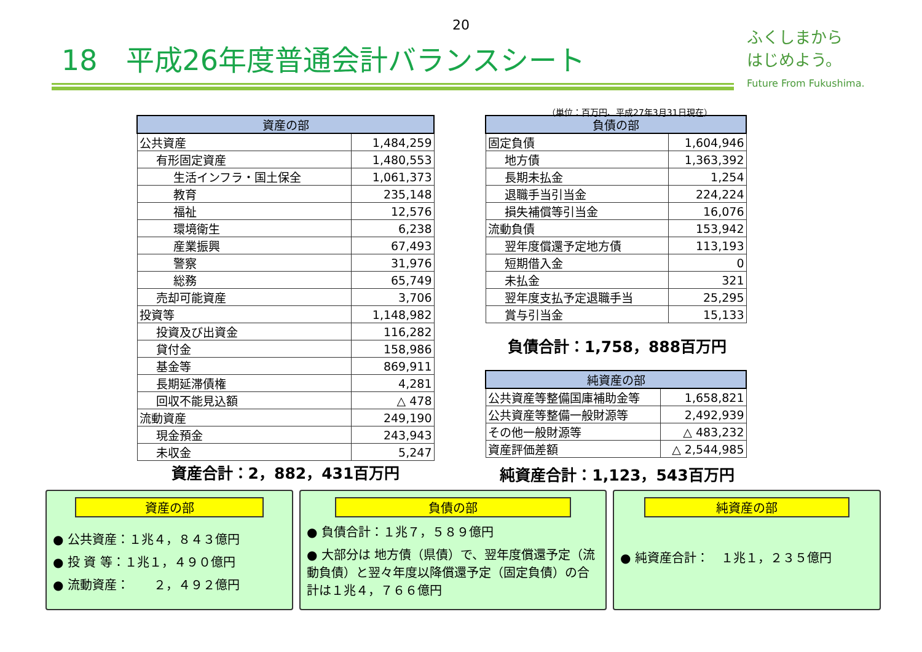20
18　平成26年度普通会計バランスシート
ふくしまから
はじめよう。
Future From Fukushima.
（単位：百万円、平成27年3月31日現在）
| 資産の部 | |
| --- | --- |
| 公共資産 | 1,484,259 |
| 有形固定資産 | 1,480,553 |
| 生活インフラ・国土保全 | 1,061,373 |
| 教育 | 235,148 |
| 福祉 | 12,576 |
| 環境衛生 | 6,238 |
| 産業振興 | 67,493 |
| 警察 | 31,976 |
| 総務 | 65,749 |
| 売却可能資産 | 3,706 |
| 投資等 | 1,148,982 |
| 投資及び出資金 | 116,282 |
| 貸付金 | 158,986 |
| 基金等 | 869,911 |
| 長期延滞債権 | 4,281 |
| 回収不能見込額 | △ 478 |
| 流動資産 | 249,190 |
| 現金預金 | 243,943 |
| 未収金 | 5,247 |
資産合計：2，882，431百万円
| 負債の部 | |
| --- | --- |
| 固定負債 | 1,604,946 |
| 地方債 | 1,363,392 |
| 長期未払金 | 1,254 |
| 退職手当引当金 | 224,224 |
| 損失補償等引当金 | 16,076 |
| 流動負債 | 153,942 |
| 翌年度償還予定地方債 | 113,193 |
| 短期借入金 | 0 |
| 未払金 | 321 |
| 翌年度支払予定退職手当 | 25,295 |
| 賞与引当金 | 15,133 |
負債合計：1,758，888百万円
| 純資産の部 | |
| --- | --- |
| 公共資産等整備国庫補助金等 | 1,658,821 |
| 公共資産等整備一般財源等 | 2,492,939 |
| その他一般財源等 | △ 483,232 |
| 資産評価差額 | △ 2,544,985 |
純資産合計：1,123，543百万円
資産の部
● 公共資産：１兆４，８４３億円
● 投 資 等：１兆１，４９０億円
● 流動資産：　　２，４９２億円
負債の部
● 負債合計：１兆７，５８９億円
● 大部分は 地方債（県債）で、翌年度償還予定（流動負債）と翌々年度以降償還予定（固定負債）の合計は１兆４，７６６億円
純資産の部
● 純資産合計：　１兆１，２３５億円